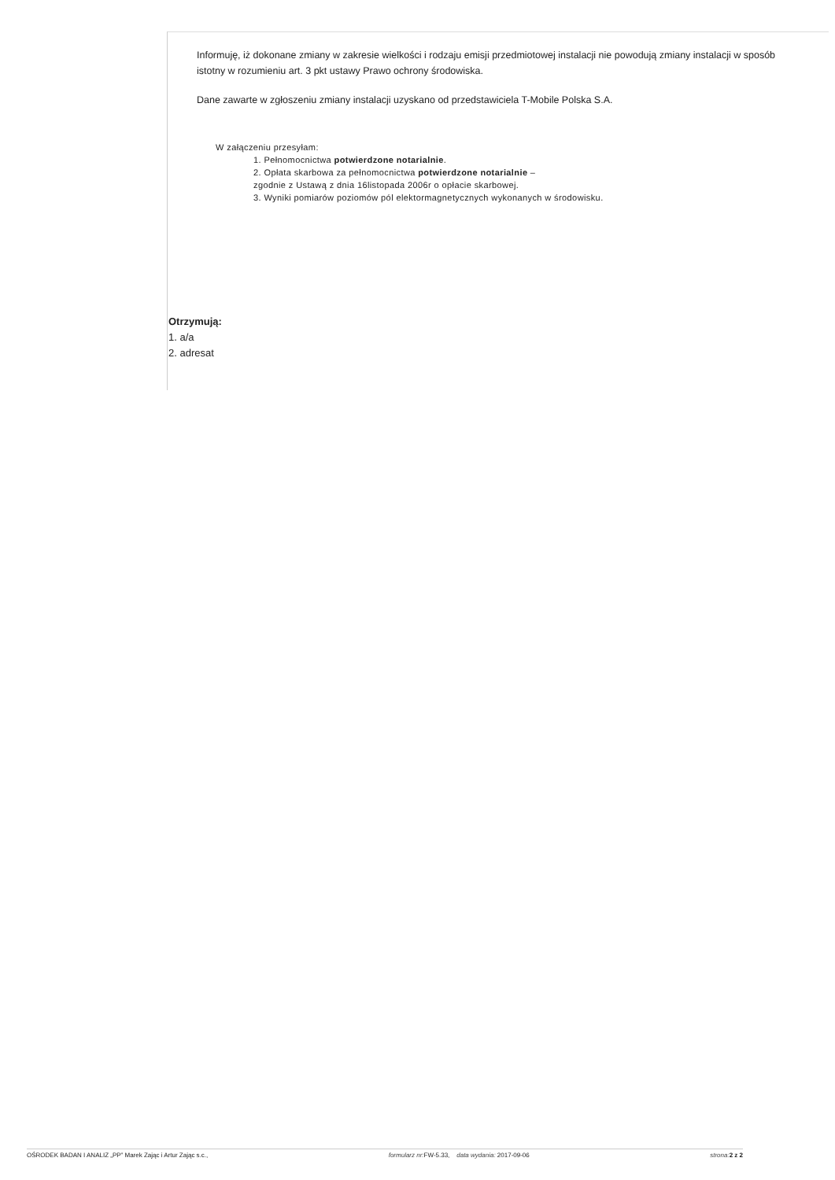Informuję, iż dokonane zmiany w zakresie wielkości i rodzaju emisji przedmiotowej instalacji nie powodują zmiany instalacji w sposób istotny w rozumieniu art. 3 pkt ustawy Prawo ochrony środowiska.
Dane zawarte w zgłoszeniu zmiany instalacji uzyskano od przedstawiciela T-Mobile Polska S.A.
W załączeniu przesyłam:
1. Pełnomocnictwa potwierdzone notarialnie.
2. Opłata skarbowa za pełnomocnictwa potwierdzone notarialnie –
zgodnie z Ustawą z dnia 16listopada 2006r o opłacie skarbowej.
3. Wyniki pomiarów poziomów pól elektormagnetycznych wykonanych w środowisku.
Otrzymują:
1. a/a
2. adresat
OŚRODEK BADAN I ANALIZ „PP” Marek Zając i Artur Zając s.c., formularz nr: FW-5.33, data wydania: 2017-09-06 strona: 2 z 2